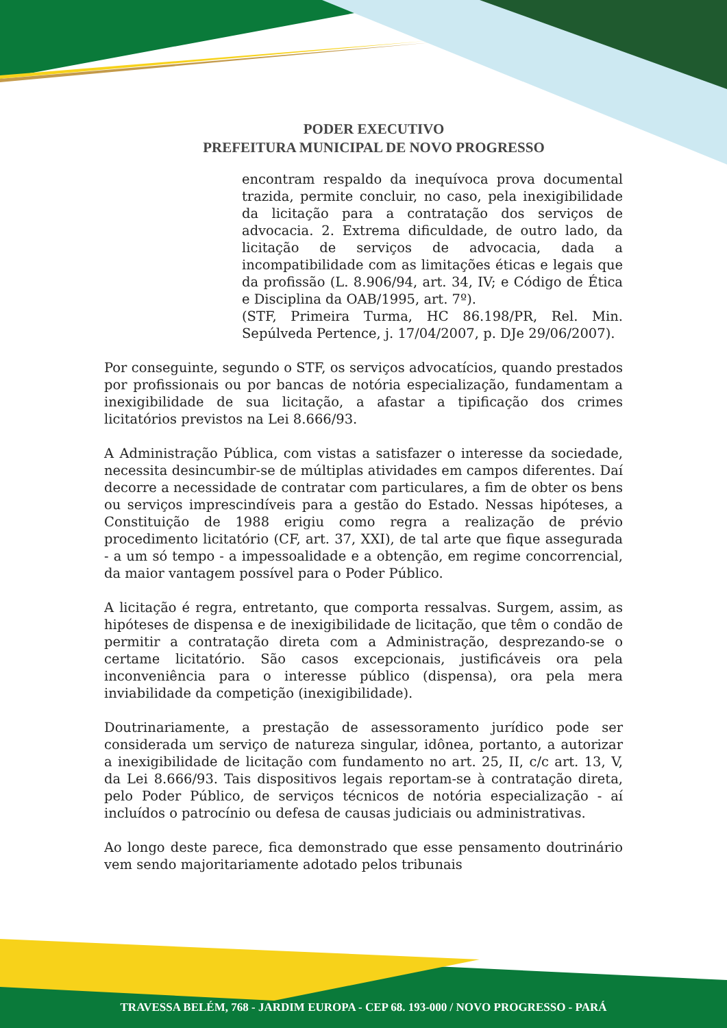PODER EXECUTIVO
PREFEITURA MUNICIPAL DE NOVO PROGRESSO
encontram respaldo da inequívoca prova documental trazida, permite concluir, no caso, pela inexigibilidade da licitação para a contratação dos serviços de advocacia. 2. Extrema dificuldade, de outro lado, da licitação de serviços de advocacia, dada a incompatibilidade com as limitações éticas e legais que da profissão (L. 8.906/94, art. 34, IV; e Código de Ética e Disciplina da OAB/1995, art. 7º).
(STF, Primeira Turma, HC 86.198/PR, Rel. Min. Sepúlveda Pertence, j. 17/04/2007, p. DJe 29/06/2007).
Por conseguinte, segundo o STF, os serviços advocatícios, quando prestados por profissionais ou por bancas de notória especialização, fundamentam a inexigibilidade de sua licitação, a afastar a tipificação dos crimes licitatórios previstos na Lei 8.666/93.
A Administração Pública, com vistas a satisfazer o interesse da sociedade, necessita desincumbir-se de múltiplas atividades em campos diferentes. Daí decorre a necessidade de contratar com particulares, a fim de obter os bens ou serviços imprescindíveis para a gestão do Estado. Nessas hipóteses, a Constituição de 1988 erigiu como regra a realização de prévio procedimento licitatório (CF, art. 37, XXI), de tal arte que fique assegurada - a um só tempo - a impessoalidade e a obtenção, em regime concorrencial, da maior vantagem possível para o Poder Público.
A licitação é regra, entretanto, que comporta ressalvas. Surgem, assim, as hipóteses de dispensa e de inexigibilidade de licitação, que têm o condão de permitir a contratação direta com a Administração, desprezando-se o certame licitatório. São casos excepcionais, justificáveis ora pela inconveniência para o interesse público (dispensa), ora pela mera inviabilidade da competição (inexigibilidade).
Doutrinariamente, a prestação de assessoramento jurídico pode ser considerada um serviço de natureza singular, idônea, portanto, a autorizar a inexigibilidade de licitação com fundamento no art. 25, II, c/c art. 13, V, da Lei 8.666/93. Tais dispositivos legais reportam-se à contratação direta, pelo Poder Público, de serviços técnicos de notória especialização - aí incluídos o patrocínio ou defesa de causas judiciais ou administrativas.
Ao longo deste parece, fica demonstrado que esse pensamento doutrinário vem sendo majoritariamente adotado pelos tribunais
TRAVESSA BELÉM, 768 - JARDIM EUROPA - CEP 68. 193-000 / NOVO PROGRESSO - PARÁ